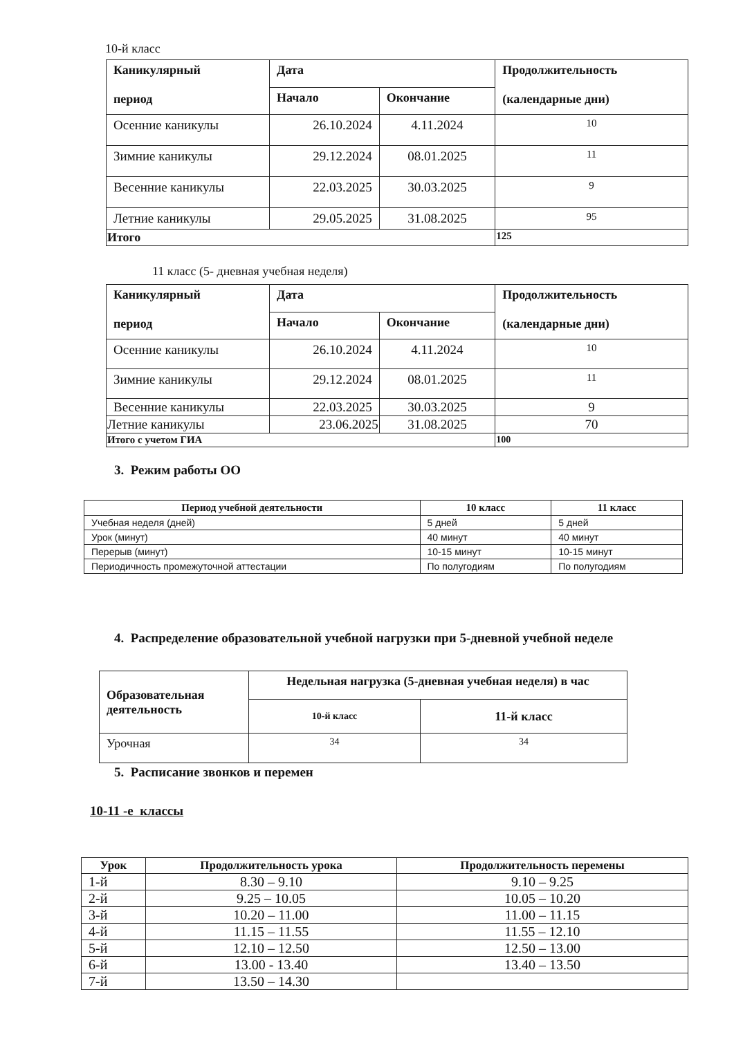10-й класс
| Каникулярный период | Дата | | Продолжительность (календарные дни) |
| --- | --- | --- | --- |
| | Начало | Окончание | |
| Осенние каникулы | 26.10.2024 | 4.11.2024 | 10 |
| Зимние каникулы | 29.12.2024 | 08.01.2025 | 11 |
| Весенние каникулы | 22.03.2025 | 30.03.2025 | 9 |
| Летние каникулы | 29.05.2025 | 31.08.2025 | 95 |
| Итого | | | 125 |
11 класс (5- дневная учебная неделя)
| Каникулярный период | Дата | | Продолжительность (календарные дни) |
| --- | --- | --- | --- |
| | Начало | Окончание | |
| Осенние каникулы | 26.10.2024 | 4.11.2024 | 10 |
| Зимние каникулы | 29.12.2024 | 08.01.2025 | 11 |
| Весенние каникулы | 22.03.2025 | 30.03.2025 | 9 |
| Летние каникулы | 23.06.2025 | 31.08.2025 | 70 |
| Итого с учетом ГИА | | | 100 |
3. Режим работы ОО
| Период учебной деятельности | 10 класс | 11 класс |
| --- | --- | --- |
| Учебная неделя (дней) | 5 дней | 5 дней |
| Урок (минут) | 40 минут | 40 минут |
| Перерыв (минут) | 10-15 минут | 10-15 минут |
| Периодичность промежуточной аттестации | По полугодиям | По полугодиям |
4. Распределение образовательной учебной нагрузки при 5-дневной учебной неделе
| Образовательная деятельность | Недельная нагрузка (5-дневная учебная неделя) в час | |
| --- | --- | --- |
| | 10-й класс | 11-й класс |
| Урочная | 34 | 34 |
5. Расписание звонков и перемен
10-11 -е классы
| Урок | Продолжительность урока | Продолжительность перемены |
| --- | --- | --- |
| 1-й | 8.30 – 9.10 | 9.10 – 9.25 |
| 2-й | 9.25 – 10.05 | 10.05 – 10.20 |
| 3-й | 10.20 – 11.00 | 11.00 – 11.15 |
| 4-й | 11.15 – 11.55 | 11.55 – 12.10 |
| 5-й | 12.10 – 12.50 | 12.50 – 13.00 |
| 6-й | 13.00 - 13.40 | 13.40 – 13.50 |
| 7-й | 13.50 – 14.30 | |